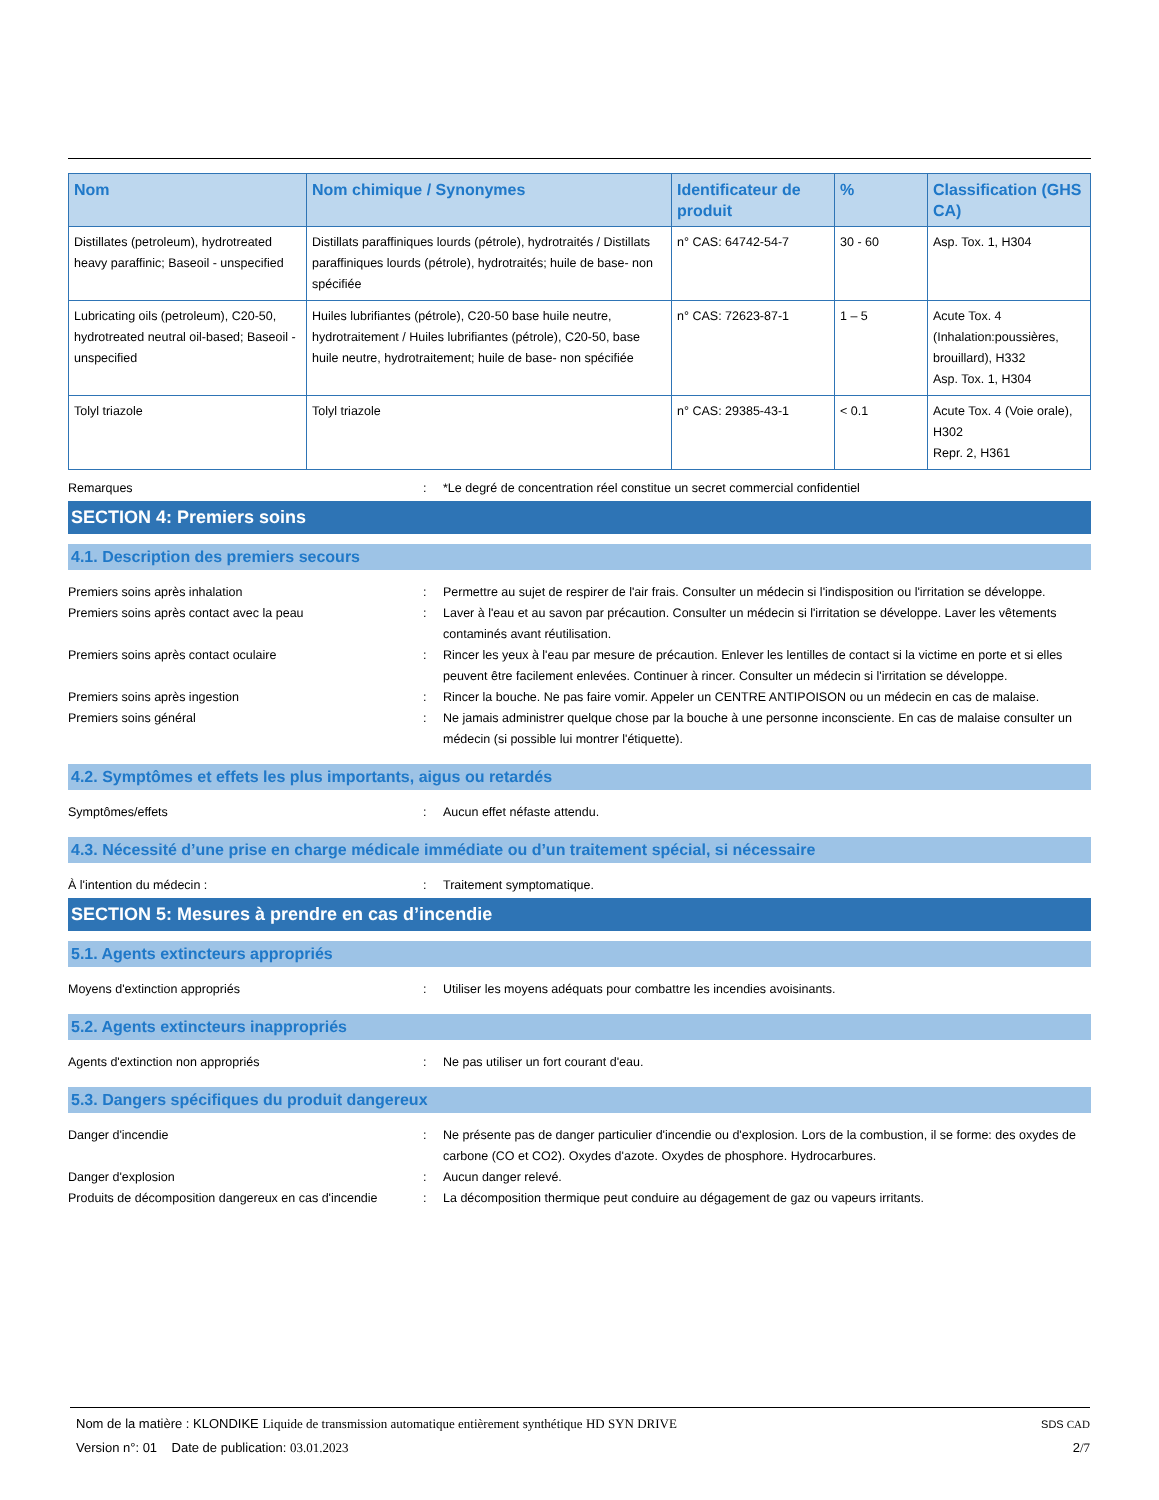| Nom | Nom chimique / Synonymes | Identificateur de produit | % | Classification (GHS CA) |
| --- | --- | --- | --- | --- |
| Distillates (petroleum), hydrotreated heavy paraffinic; Baseoil - unspecified | Distillats paraffiniques lourds (pétrole), hydrotraités / Distillats paraffiniques lourds (pétrole), hydrotraités; huile de base- non spécifiée | n° CAS: 64742-54-7 | 30 - 60 | Asp. Tox. 1, H304 |
| Lubricating oils (petroleum), C20-50, hydrotreated neutral oil-based; Baseoil - unspecified | Huiles lubrifiantes (pétrole), C20-50 base huile neutre, hydrotraitement / Huiles lubrifiantes (pétrole), C20-50, base huile neutre, hydrotraitement; huile de base- non spécifiée | n° CAS: 72623-87-1 | 1 – 5 | Acute Tox. 4 (Inhalation:poussières, brouillard), H332 Asp. Tox. 1, H304 |
| Tolyl triazole | Tolyl triazole | n° CAS: 29385-43-1 | < 0.1 | Acute Tox. 4 (Voie orale), H302 Repr. 2, H361 |
Remarques : *Le degré de concentration réel constitue un secret commercial confidentiel
SECTION 4: Premiers soins
4.1. Description des premiers secours
Premiers soins après inhalation : Permettre au sujet de respirer de l'air frais. Consulter un médecin si l'indisposition ou l'irritation se développe.
Premiers soins après contact avec la peau : Laver à l'eau et au savon par précaution. Consulter un médecin si l'irritation se développe. Laver les vêtements contaminés avant réutilisation.
Premiers soins après contact oculaire : Rincer les yeux à l'eau par mesure de précaution. Enlever les lentilles de contact si la victime en porte et si elles peuvent être facilement enlevées. Continuer à rincer. Consulter un médecin si l'irritation se développe.
Premiers soins après ingestion : Rincer la bouche. Ne pas faire vomir. Appeler un CENTRE ANTIPOISON ou un médecin en cas de malaise.
Premiers soins général : Ne jamais administrer quelque chose par la bouche à une personne inconsciente. En cas de malaise consulter un médecin (si possible lui montrer l'étiquette).
4.2. Symptômes et effets les plus importants, aigus ou retardés
Symptômes/effets : Aucun effet néfaste attendu.
4.3. Nécessité d’une prise en charge médicale immédiate ou d’un traitement spécial, si nécessaire
À l'intention du médecin : : Traitement symptomatique.
SECTION 5: Mesures à prendre en cas d’incendie
5.1. Agents extincteurs appropriés
Moyens d'extinction appropriés : Utiliser les moyens adéquats pour combattre les incendies avoisinants.
5.2. Agents extincteurs inappropriés
Agents d'extinction non appropriés : Ne pas utiliser un fort courant d'eau.
5.3. Dangers spécifiques du produit dangereux
Danger d'incendie : Ne présente pas de danger particulier d'incendie ou d'explosion. Lors de la combustion, il se forme: des oxydes de carbone (CO et CO2). Oxydes d'azote. Oxydes de phosphore. Hydrocarbures.
Danger d'explosion : Aucun danger relevé.
Produits de décomposition dangereux en cas d'incendie
: La décomposition thermique peut conduire au dégagement de gaz ou vapeurs irritants.
Nom de la matière : KLONDIKE Liquide de transmission automatique entièrement synthétique HD SYN DRIVE SDS CAD
Version n°: 01 Date de publication: 03.01.2023 2/7